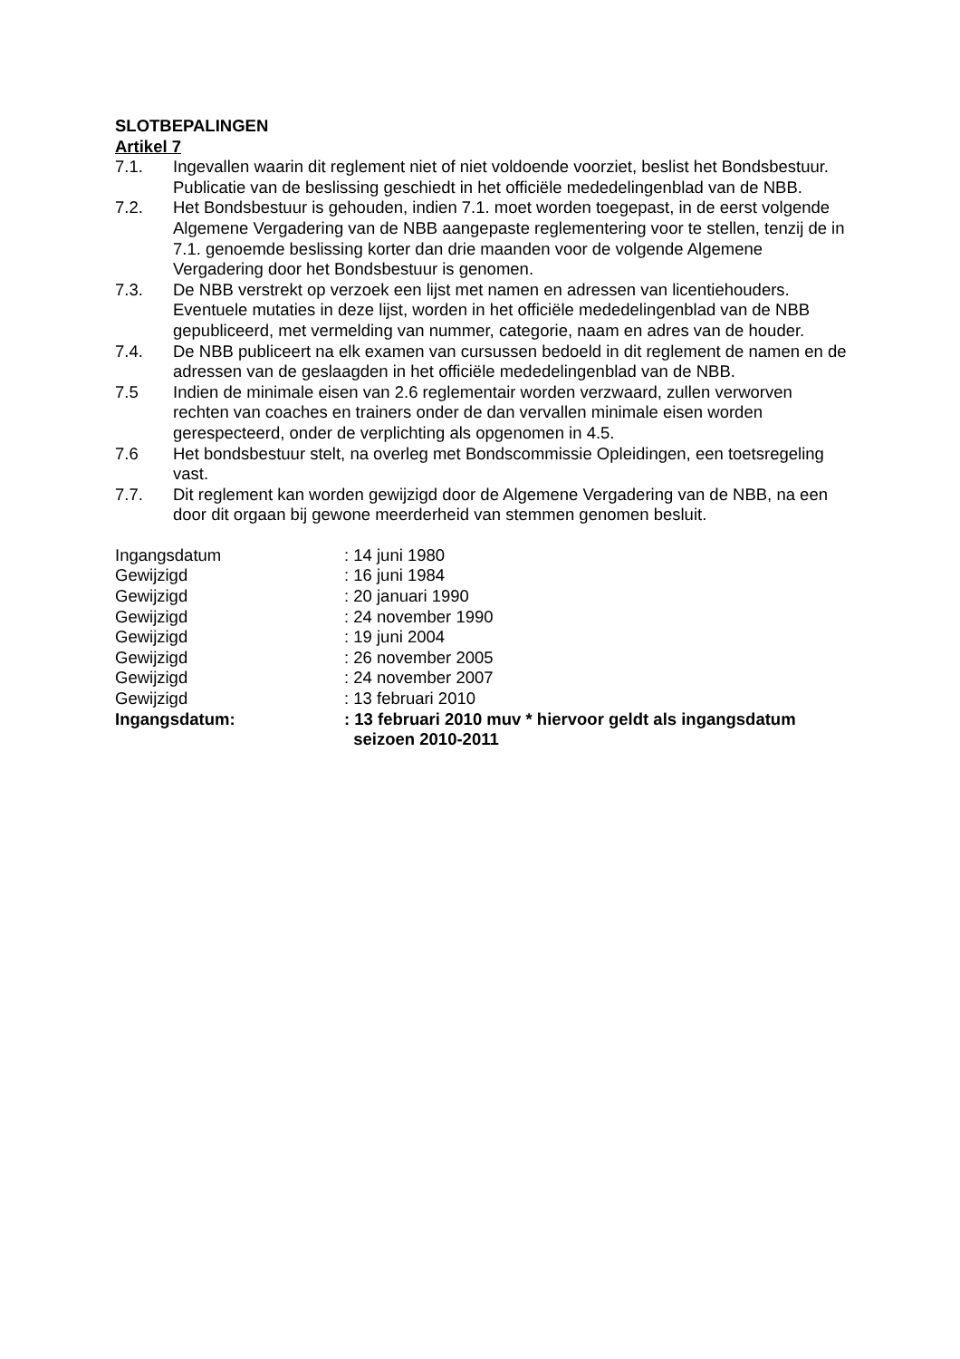SLOTBEPALINGEN
Artikel 7
7.1. Ingevallen waarin dit reglement niet of niet voldoende voorziet, beslist het Bondsbestuur. Publicatie van de beslissing geschiedt in het officiële mededelingenblad van de NBB.
7.2. Het Bondsbestuur is gehouden, indien 7.1. moet worden toegepast, in de eerst volgende Algemene Vergadering van de NBB aangepaste reglementering voor te stellen, tenzij de in 7.1. genoemde beslissing korter dan drie maanden voor de volgende Algemene Vergadering door het Bondsbestuur is genomen.
7.3. De NBB verstrekt op verzoek een lijst met namen en adressen van licentiehouders. Eventuele mutaties in deze lijst, worden in het officiële mededelingenblad van de NBB gepubliceerd, met vermelding van nummer, categorie, naam en adres van de houder.
7.4. De NBB publiceert na elk examen van cursussen bedoeld in dit reglement de namen en de adressen van de geslaagden in het officiële mededelingenblad van de NBB.
7.5 Indien de minimale eisen van 2.6 reglementair worden verzwaard, zullen verworven rechten van coaches en trainers onder de dan vervallen minimale eisen worden gerespecteerd, onder de verplichting als opgenomen in 4.5.
7.6 Het bondsbestuur stelt, na overleg met Bondscommissie Opleidingen, een toetsregeling vast.
7.7. Dit reglement kan worden gewijzigd door de Algemene Vergadering van de NBB, na een door dit orgaan bij gewone meerderheid van stemmen genomen besluit.
Ingangsdatum : 14 juni 1980
Gewijzigd : 16 juni 1984
Gewijzigd : 20 januari 1990
Gewijzigd : 24 november 1990
Gewijzigd : 19 juni 2004
Gewijzigd : 26 november 2005
Gewijzigd : 24 november 2007
Gewijzigd : 13 februari 2010
Ingangsdatum: : 13 februari 2010 muv * hiervoor geldt als ingangsdatum
seizoen 2010-2011